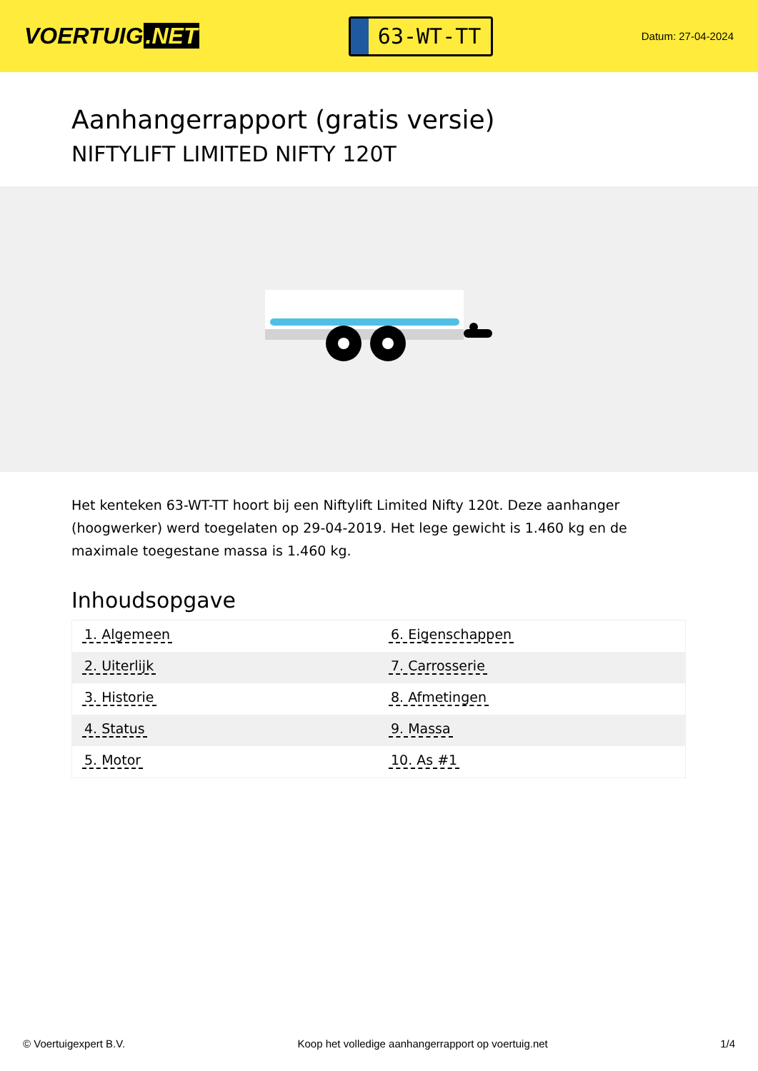VOERTUIG.NET
63-WT-TT
Datum: 27-04-2024
Aanhangerrapport (gratis versie)
NIFTYLIFT LIMITED NIFTY 120T
Het kenteken 63-WT-TT hoort bij een Niftylift Limited Nifty 120t. Deze aanhanger (hoogwerker) werd toegelaten op 29-04-2019. Het lege gewicht is 1.460 kg en de maximale toegestane massa is 1.460 kg.
Inhoudsopgave
| 1. Algemeen | 6. Eigenschappen |
| 2. Uiterlijk | 7. Carrosserie |
| 3. Historie | 8. Afmetingen |
| 4. Status | 9. Massa |
| 5. Motor | 10. As #1 |
© Voertuigexpert B.V. Koop het volledige aanhangerrapport op voertuig.net 1/4